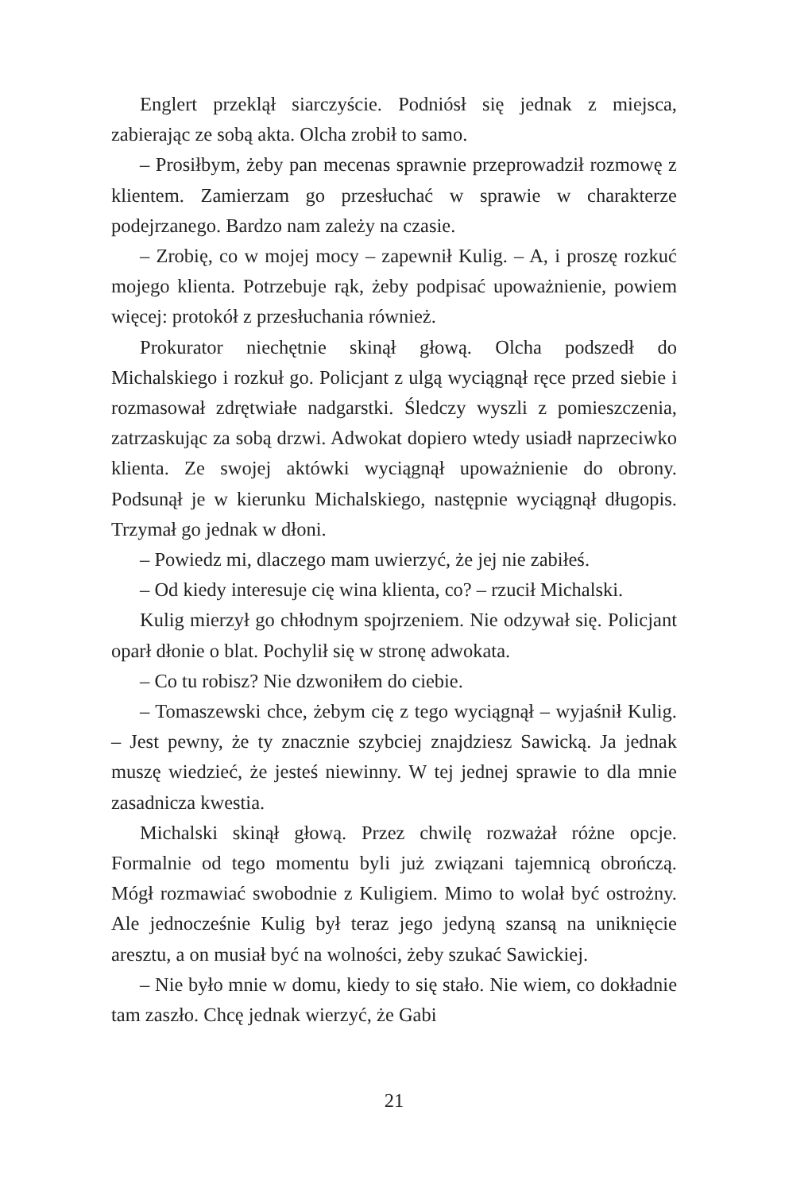Englert przeklął siarczyście. Podniósł się jednak z miejsca, zabierając ze sobą akta. Olcha zrobił to samo.
– Prosiłbym, żeby pan mecenas sprawnie przeprowadził rozmowę z klientem. Zamierzam go przesłuchać w sprawie w charakterze podejrzanego. Bardzo nam zależy na czasie.
– Zrobię, co w mojej mocy – zapewnił Kulig. – A, i proszę rozkuć mojego klienta. Potrzebuje rąk, żeby podpisać upoważnienie, powiem więcej: protokół z przesłuchania również.
Prokurator niechętnie skinął głową. Olcha podszedł do Michalskiego i rozkuł go. Policjant z ulgą wyciągnął ręce przed siebie i rozmasował zdrętwiałe nadgarstki. Śledczy wyszli z pomieszczenia, zatrzaskując za sobą drzwi. Adwokat dopiero wtedy usiadł naprzeciwko klienta. Ze swojej aktówki wyciągnął upoważnienie do obrony. Podsunął je w kierunku Michalskiego, następnie wyciągnął długopis. Trzymał go jednak w dłoni.
– Powiedz mi, dlaczego mam uwierzyć, że jej nie zabiłeś.
– Od kiedy interesuje cię wina klienta, co? – rzucił Michalski.
Kulig mierzył go chłodnym spojrzeniem. Nie odzywał się. Policjant oparł dłonie o blat. Pochylił się w stronę adwokata.
– Co tu robisz? Nie dzwoniłem do ciebie.
– Tomaszewski chce, żebym cię z tego wyciągnął – wyjaśnił Kulig. – Jest pewny, że ty znacznie szybciej znajdziesz Sawicką. Ja jednak muszę wiedzieć, że jesteś niewinny. W tej jednej sprawie to dla mnie zasadnicza kwestia.
Michalski skinął głową. Przez chwilę rozważał różne opcje. Formalnie od tego momentu byli już związani tajemnicą obrończą. Mógł rozmawiać swobodnie z Kuligiem. Mimo to wolał być ostrożny. Ale jednocześnie Kulig był teraz jego jedyną szansą na uniknięcie aresztu, a on musiał być na wolności, żeby szukać Sawickiej.
– Nie było mnie w domu, kiedy to się stało. Nie wiem, co dokładnie tam zaszło. Chcę jednak wierzyć, że Gabi
21